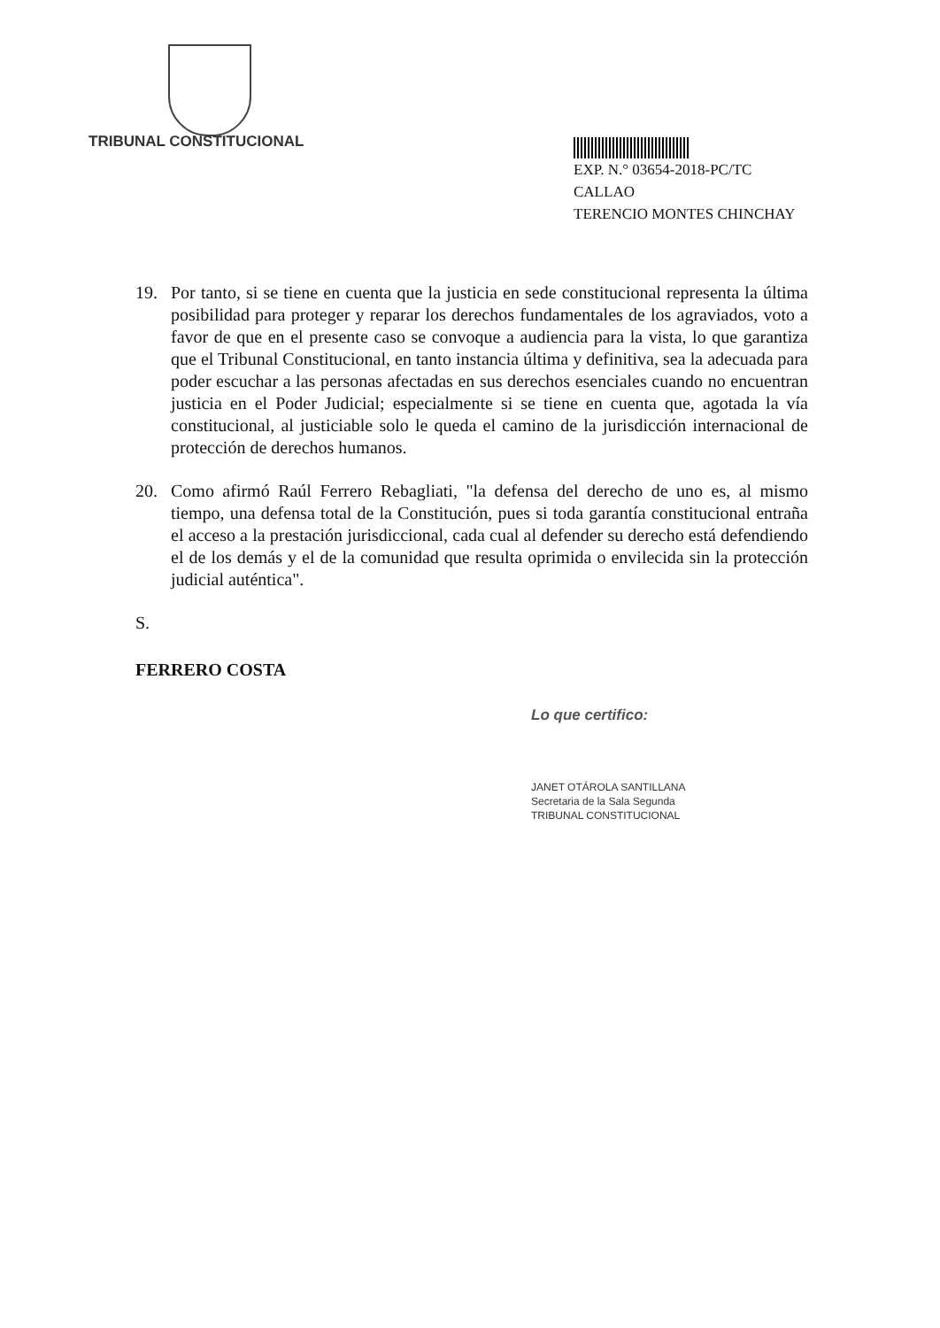TRIBUNAL CONSTITUCIONAL
EXP. N.° 03654-2018-PC/TC
CALLAO
TERENCIO MONTES CHINCHAY
19. Por tanto, si se tiene en cuenta que la justicia en sede constitucional representa la última posibilidad para proteger y reparar los derechos fundamentales de los agraviados, voto a favor de que en el presente caso se convoque a audiencia para la vista, lo que garantiza que el Tribunal Constitucional, en tanto instancia última y definitiva, sea la adecuada para poder escuchar a las personas afectadas en sus derechos esenciales cuando no encuentran justicia en el Poder Judicial; especialmente si se tiene en cuenta que, agotada la vía constitucional, al justiciable solo le queda el camino de la jurisdicción internacional de protección de derechos humanos.
20. Como afirmó Raúl Ferrero Rebagliati, "la defensa del derecho de uno es, al mismo tiempo, una defensa total de la Constitución, pues si toda garantía constitucional entraña el acceso a la prestación jurisdiccional, cada cual al defender su derecho está defendiendo el de los demás y el de la comunidad que resulta oprimida o envilecida sin la protección judicial auténtica".
S.
FERRERO COSTA
Lo que certifico:
JANET OTÁROLA SANTILLANA
Secretaria de la Sala Segunda
TRIBUNAL CONSTITUCIONAL